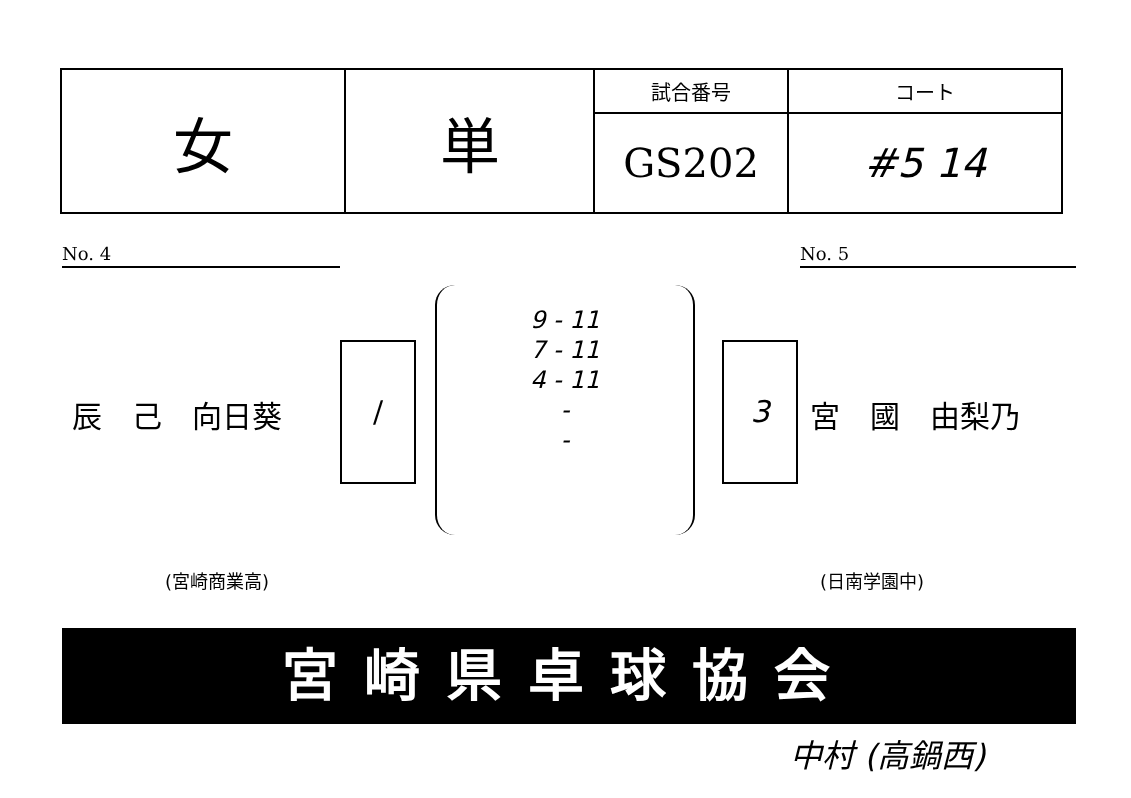| 女 | 単 | 試合番号 | コート |
| | | GS202 | #5 14 |
No. 4 No. 5
辰　己　向日葵
/
9 - 11
7 - 11
4 - 11
-
-
3
宮　國　由梨乃
(宮崎商業高) (日南学園中)
宮崎県卓球協会
中村 (高鍋西)